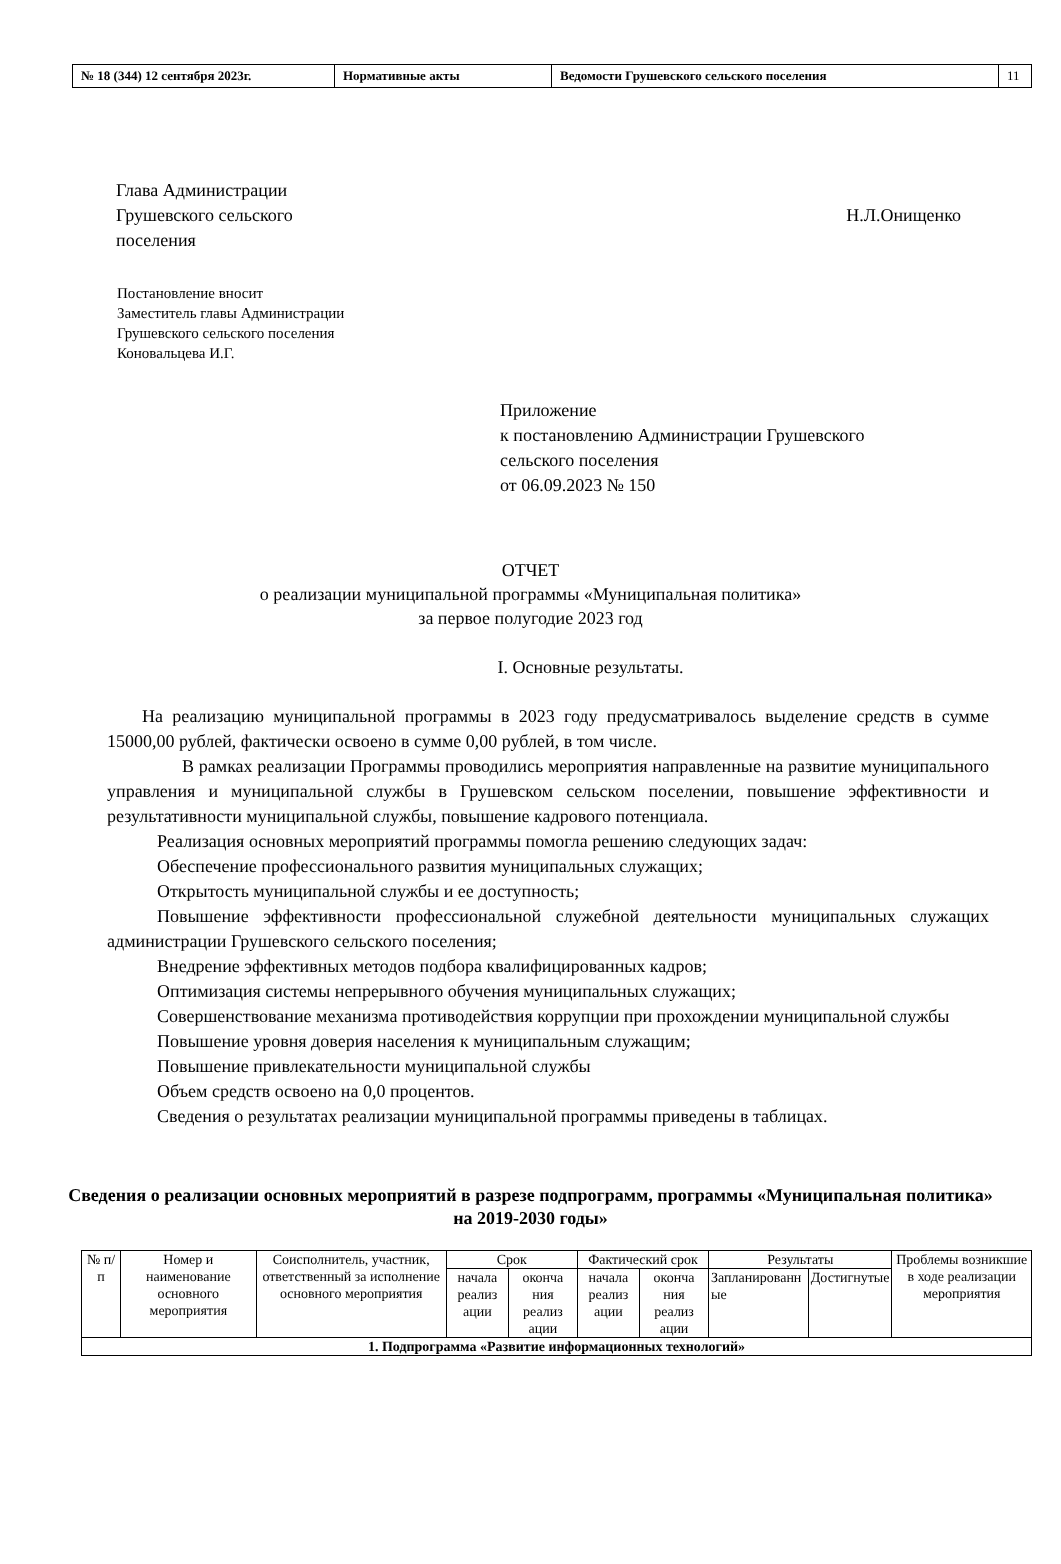| № 18 (344) 12 сентября 2023г. | Нормативные акты | Ведомости Грушевского сельского поселения | 11 |
Глава Администрации
Грушевского сельского
поселения
Н.Л.Онищенко
Постановление вносит
Заместитель главы Администрации
Грушевского сельского поселения
Коновальцева И.Г.
Приложение
к постановлению Администрации Грушевского
сельского поселения
от 06.09.2023 № 150
ОТЧЕТ
о реализации муниципальной программы «Муниципальная политика»
за первое полугодие 2023 год
I. Основные результаты.
На реализацию муниципальной программы в 2023 году предусматривалось выделение средств в сумме 15000,00 рублей, фактически освоено в сумме 0,00 рублей, в том числе.
В рамках реализации Программы проводились мероприятия направленные на развитие муниципального управления и муниципальной службы в Грушевском сельском поселении, повышение эффективности и результативности муниципальной службы, повышение кадрового потенциала.
Реализация основных мероприятий программы помогла решению следующих задач:
Обеспечение профессионального развития муниципальных служащих;
Открытость муниципальной службы и ее доступность;
Повышение эффективности профессиональной служебной деятельности муниципальных служащих администрации Грушевского сельского поселения;
Внедрение эффективных методов подбора квалифицированных кадров;
Оптимизация системы непрерывного обучения муниципальных служащих;
Совершенствование механизма противодействия коррупции при прохождении муниципальной службы
Повышение уровня доверия населения к муниципальным служащим;
Повышение привлекательности муниципальной службы
Объем средств освоено на 0,0 процентов.
Сведения о результатах реализации муниципальной программы приведены в таблицах.
Сведения о реализации основных мероприятий в разрезе подпрограмм, программы «Муниципальная политика» на 2019-2030 годы»
| № п/п | Номер и наименование основного мероприятия | Соисполнитель, участник, ответственный за исполнение основного мероприятия | Срок | | Фактический срок | | Результаты | | Проблемы возникшие в ходе реализации мероприятия |
| --- | --- | --- | --- | --- | --- | --- | --- | --- | --- |
| | | | начала реализ ации | оконча ния реализ ации | начала реализ ации | оконча ния реализ ации | Запланированн ые | Достигнутые | |
| 1. Подпрограмма «Развитие информационных технологий» | | | | | | | | | |